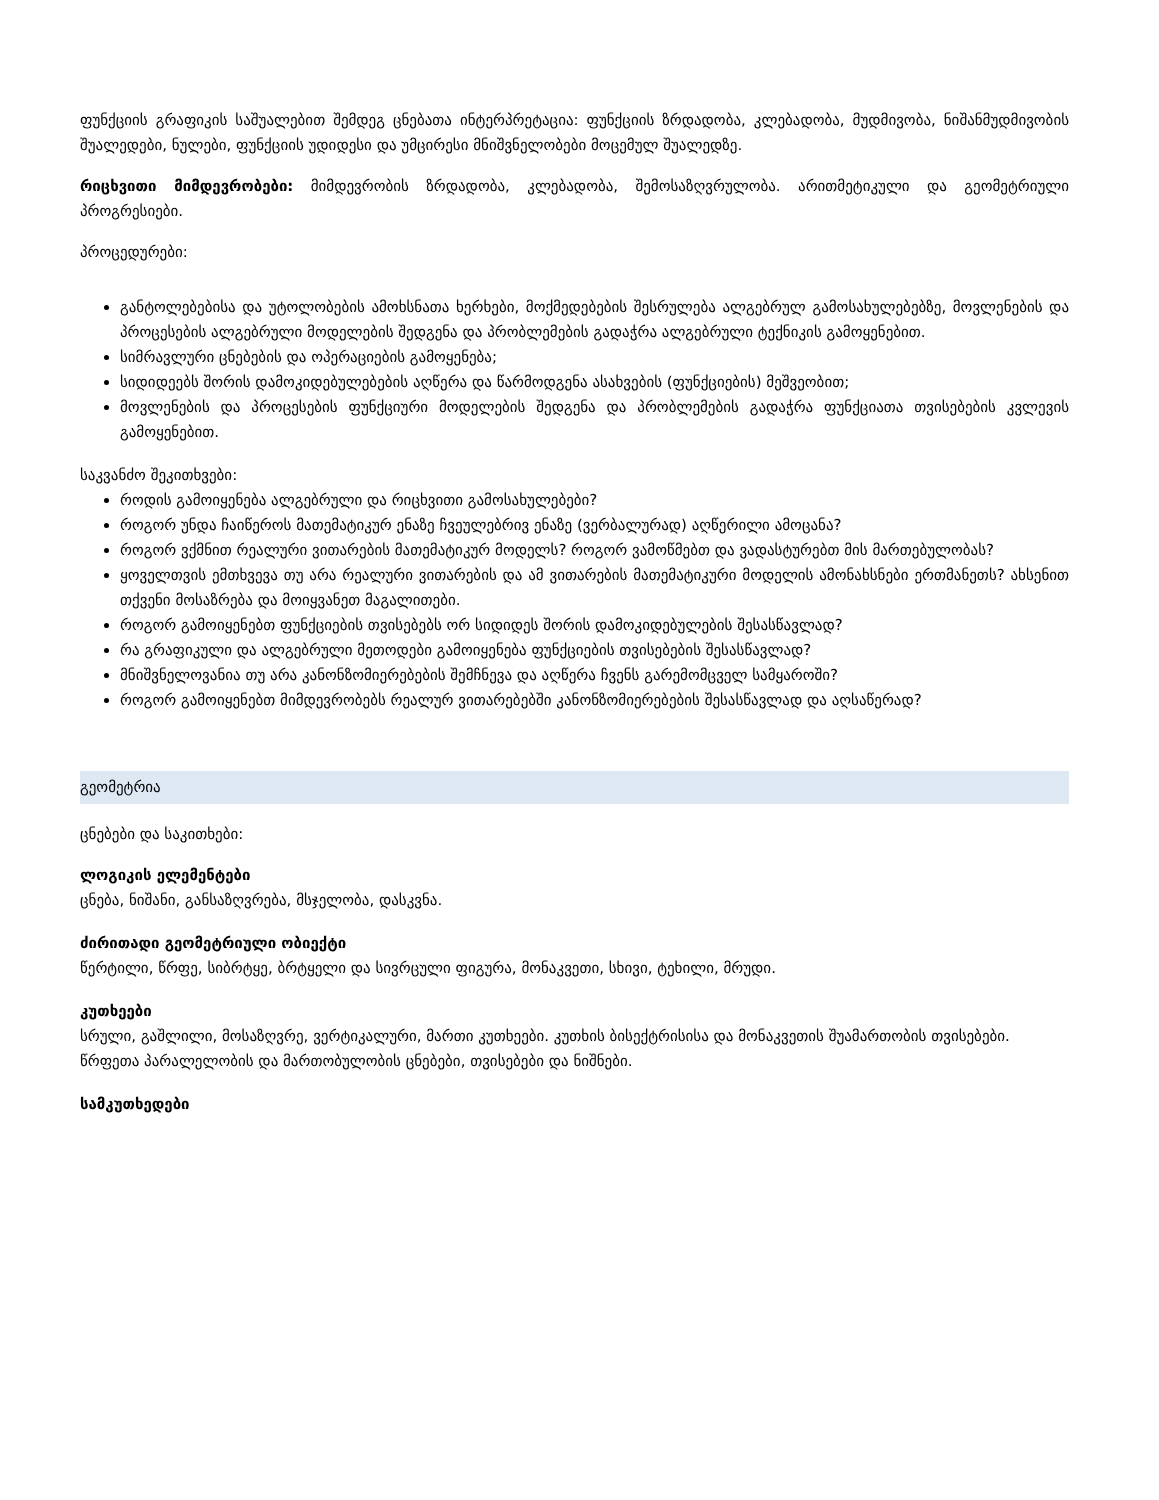ფუნქციის გრაფიკის საშუალებით შემდეგ ცნებათა ინტერპრეტაცია: ფუნქციის ზრდადობა, კლებადობა, მუდმივობა, ნიშანმუდმივობის შუალედები, ნულები, ფუნქციის უდიდესი და უმცირესი მნიშვნელობები მოცემულ შუალედზე.
რიცხვითი მიმდევრობები: მიმდევრობის ზრდადობა, კლებადობა, შემოსაზღვრულობა. არითმეტიკული და გეომეტრიული პროგრესიები.
პროცედურები:
განტოლებებისა და უტოლობების ამოხსნათა ხერხები, მოქმედებების შესრულება ალგებრულ გამოსახულებებზე, მოვლენების და პროცესების ალგებრული მოდელების შედგენა და პრობლემების გადაჭრა ალგებრული ტექნიკის გამოყენებით.
სიმრავლური ცნებების და ოპერაციების გამოყენება;
სიდიდეებს შორის დამოკიდებულებების აღწერა და წარმოდგენა ასახვების (ფუნქციების) მეშვეობით;
მოვლენების და პროცესების ფუნქციური მოდელების შედგენა და პრობლემების გადაჭრა ფუნქციათა თვისებების კვლევის გამოყენებით.
საკვანძო შეკითხვები:
როდის გამოიყენება ალგებრული და რიცხვითი გამოსახულებები?
როგორ უნდა ჩაიწეროს მათემატიკურ ენაზე ჩვეულებრივ ენაზე (ვერბალურად) აღწერილი ამოცანა?
როგორ ვქმნით რეალური ვითარების მათემატიკურ მოდელს? როგორ ვამოწმებთ და ვადასტურებთ მის მართებულობას?
ყოველთვის ემთხვევა თუ არა რეალური ვითარების და ამ ვითარების მათემატიკური მოდელის ამონახსნები ერთმანეთს? ახსენით თქვენი მოსაზრება და მოიყვანეთ მაგალითები.
როგორ გამოიყენებთ ფუნქციების თვისებებს ორ სიდიდეს შორის დამოკიდებულების შესასწავლად?
რა გრაფიკული და ალგებრული მეთოდები გამოიყენება ფუნქციების თვისებების შესასწავლად?
მნიშვნელოვანია თუ არა კანონზომიერებების შემჩნევა და აღწერა ჩვენს გარემომცველ სამყაროში?
როგორ გამოიყენებთ მიმდევრობებს რეალურ ვითარებებში კანონზომიერებების შესასწავლად და აღსაწერად?
გეომეტრია
ცნებები და საკითხები:
ლოგიკის ელემენტები
ცნება, ნიშანი, განსაზღვრება, მსჯელობა, დასკვნა.
ძირითადი გეომეტრიული ობიექტი
წერტილი, წრფე, სიბრტყე, ბრტყელი და სივრცული ფიგურა, მონაკვეთი, სხივი, ტეხილი, მრუდი.
კუთხეები
სრული, გაშლილი, მოსაზღვრე, ვერტიკალური, მართი კუთხეები. კუთხის ბისექტრისისა და მონაკვეთის შუამართობის თვისებები. წრფეთა პარალელობის და მართობულობის ცნებები, თვისებები და ნიშნები.
სამკუთხედები